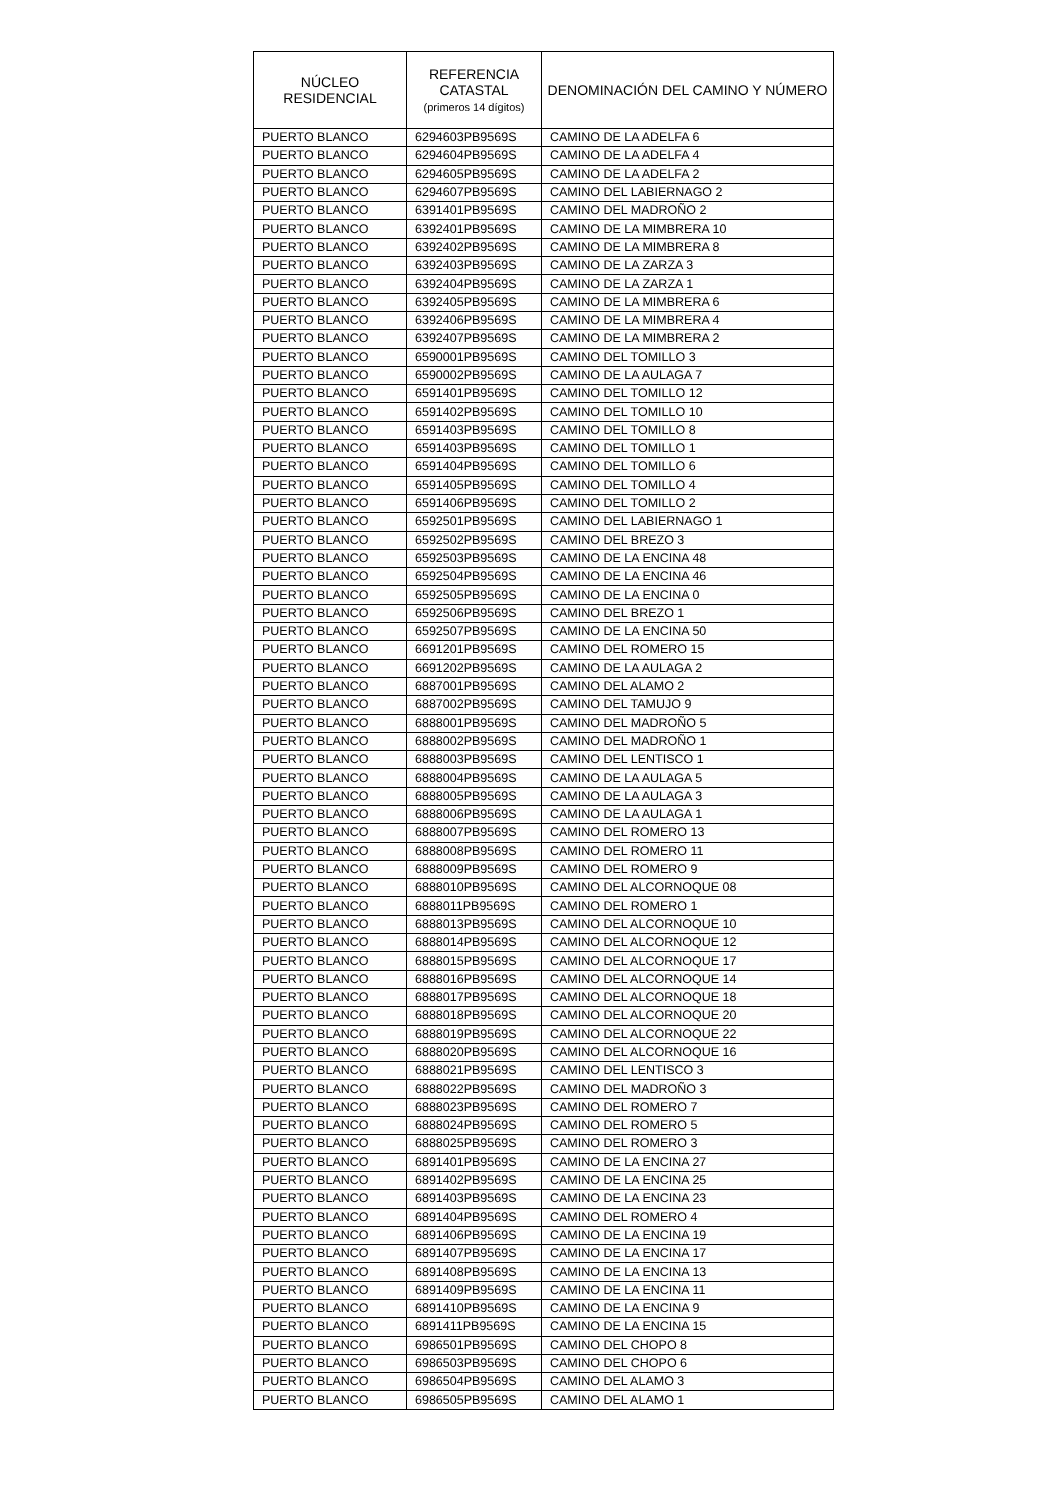| NÚCLEO RESIDENCIAL | REFERENCIA CATASTAL (primeros 14 dígitos) | DENOMINACIÓN DEL CAMINO Y NÚMERO |
| --- | --- | --- |
| PUERTO BLANCO | 6294603PB9569S | CAMINO DE LA ADELFA 6 |
| PUERTO BLANCO | 6294604PB9569S | CAMINO DE LA ADELFA 4 |
| PUERTO BLANCO | 6294605PB9569S | CAMINO DE LA ADELFA 2 |
| PUERTO BLANCO | 6294607PB9569S | CAMINO DEL LABIERNAGO 2 |
| PUERTO BLANCO | 6391401PB9569S | CAMINO DEL MADROÑO 2 |
| PUERTO BLANCO | 6392401PB9569S | CAMINO DE LA MIMBRERA 10 |
| PUERTO BLANCO | 6392402PB9569S | CAMINO DE LA MIMBRERA 8 |
| PUERTO BLANCO | 6392403PB9569S | CAMINO DE LA ZARZA 3 |
| PUERTO BLANCO | 6392404PB9569S | CAMINO DE LA ZARZA 1 |
| PUERTO BLANCO | 6392405PB9569S | CAMINO DE LA MIMBRERA 6 |
| PUERTO BLANCO | 6392406PB9569S | CAMINO DE LA MIMBRERA 4 |
| PUERTO BLANCO | 6392407PB9569S | CAMINO DE LA MIMBRERA 2 |
| PUERTO BLANCO | 6590001PB9569S | CAMINO DEL TOMILLO 3 |
| PUERTO BLANCO | 6590002PB9569S | CAMINO DE LA AULAGA 7 |
| PUERTO BLANCO | 6591401PB9569S | CAMINO DEL TOMILLO 12 |
| PUERTO BLANCO | 6591402PB9569S | CAMINO DEL TOMILLO 10 |
| PUERTO BLANCO | 6591403PB9569S | CAMINO DEL TOMILLO 8 |
| PUERTO BLANCO | 6591403PB9569S | CAMINO DEL TOMILLO 1 |
| PUERTO BLANCO | 6591404PB9569S | CAMINO DEL TOMILLO 6 |
| PUERTO BLANCO | 6591405PB9569S | CAMINO DEL TOMILLO 4 |
| PUERTO BLANCO | 6591406PB9569S | CAMINO DEL TOMILLO 2 |
| PUERTO BLANCO | 6592501PB9569S | CAMINO DEL LABIERNAGO 1 |
| PUERTO BLANCO | 6592502PB9569S | CAMINO DEL BREZO 3 |
| PUERTO BLANCO | 6592503PB9569S | CAMINO DE LA ENCINA 48 |
| PUERTO BLANCO | 6592504PB9569S | CAMINO DE LA ENCINA 46 |
| PUERTO BLANCO | 6592505PB9569S | CAMINO DE LA ENCINA 0 |
| PUERTO BLANCO | 6592506PB9569S | CAMINO DEL BREZO 1 |
| PUERTO BLANCO | 6592507PB9569S | CAMINO DE LA ENCINA 50 |
| PUERTO BLANCO | 6691201PB9569S | CAMINO DEL ROMERO 15 |
| PUERTO BLANCO | 6691202PB9569S | CAMINO DE LA AULAGA 2 |
| PUERTO BLANCO | 6887001PB9569S | CAMINO DEL ALAMO 2 |
| PUERTO BLANCO | 6887002PB9569S | CAMINO DEL TAMUJO 9 |
| PUERTO BLANCO | 6888001PB9569S | CAMINO DEL MADROÑO 5 |
| PUERTO BLANCO | 6888002PB9569S | CAMINO DEL MADROÑO 1 |
| PUERTO BLANCO | 6888003PB9569S | CAMINO DEL LENTISCO 1 |
| PUERTO BLANCO | 6888004PB9569S | CAMINO DE LA AULAGA 5 |
| PUERTO BLANCO | 6888005PB9569S | CAMINO DE LA AULAGA 3 |
| PUERTO BLANCO | 6888006PB9569S | CAMINO DE LA AULAGA 1 |
| PUERTO BLANCO | 6888007PB9569S | CAMINO DEL ROMERO 13 |
| PUERTO BLANCO | 6888008PB9569S | CAMINO DEL ROMERO 11 |
| PUERTO BLANCO | 6888009PB9569S | CAMINO DEL ROMERO 9 |
| PUERTO BLANCO | 6888010PB9569S | CAMINO DEL ALCORNOQUE 08 |
| PUERTO BLANCO | 6888011PB9569S | CAMINO DEL ROMERO 1 |
| PUERTO BLANCO | 6888013PB9569S | CAMINO DEL ALCORNOQUE 10 |
| PUERTO BLANCO | 6888014PB9569S | CAMINO DEL ALCORNOQUE 12 |
| PUERTO BLANCO | 6888015PB9569S | CAMINO DEL ALCORNOQUE 17 |
| PUERTO BLANCO | 6888016PB9569S | CAMINO DEL ALCORNOQUE 14 |
| PUERTO BLANCO | 6888017PB9569S | CAMINO DEL ALCORNOQUE 18 |
| PUERTO BLANCO | 6888018PB9569S | CAMINO DEL ALCORNOQUE 20 |
| PUERTO BLANCO | 6888019PB9569S | CAMINO DEL ALCORNOQUE 22 |
| PUERTO BLANCO | 6888020PB9569S | CAMINO DEL ALCORNOQUE 16 |
| PUERTO BLANCO | 6888021PB9569S | CAMINO DEL LENTISCO 3 |
| PUERTO BLANCO | 6888022PB9569S | CAMINO DEL MADROÑO 3 |
| PUERTO BLANCO | 6888023PB9569S | CAMINO DEL ROMERO 7 |
| PUERTO BLANCO | 6888024PB9569S | CAMINO DEL ROMERO 5 |
| PUERTO BLANCO | 6888025PB9569S | CAMINO DEL ROMERO 3 |
| PUERTO BLANCO | 6891401PB9569S | CAMINO DE LA ENCINA 27 |
| PUERTO BLANCO | 6891402PB9569S | CAMINO DE LA ENCINA 25 |
| PUERTO BLANCO | 6891403PB9569S | CAMINO DE LA ENCINA 23 |
| PUERTO BLANCO | 6891404PB9569S | CAMINO DEL ROMERO 4 |
| PUERTO BLANCO | 6891406PB9569S | CAMINO DE LA ENCINA 19 |
| PUERTO BLANCO | 6891407PB9569S | CAMINO DE LA ENCINA 17 |
| PUERTO BLANCO | 6891408PB9569S | CAMINO DE LA ENCINA 13 |
| PUERTO BLANCO | 6891409PB9569S | CAMINO DE LA ENCINA 11 |
| PUERTO BLANCO | 6891410PB9569S | CAMINO DE LA ENCINA 9 |
| PUERTO BLANCO | 6891411PB9569S | CAMINO DE LA ENCINA 15 |
| PUERTO BLANCO | 6986501PB9569S | CAMINO DEL CHOPO 8 |
| PUERTO BLANCO | 6986503PB9569S | CAMINO DEL CHOPO 6 |
| PUERTO BLANCO | 6986504PB9569S | CAMINO DEL ALAMO 3 |
| PUERTO BLANCO | 6986505PB9569S | CAMINO DEL ALAMO 1 |